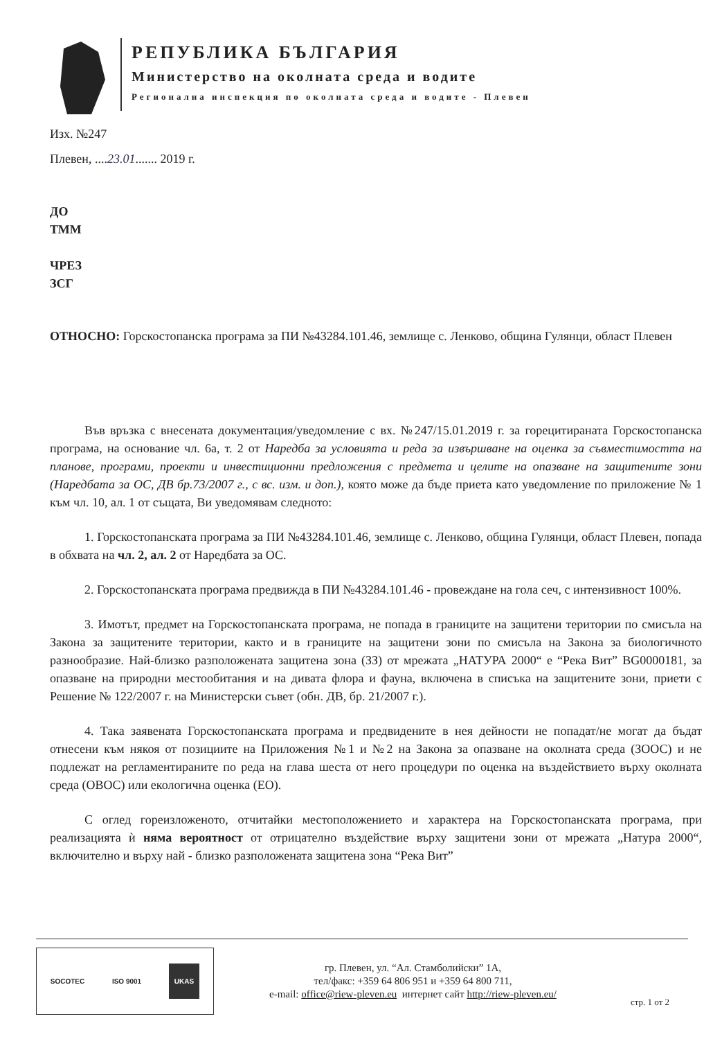РЕПУБЛИКА БЪЛГАРИЯ
Министерство на околната среда и водите
Регионална инспекция по околната среда и водите - Плевен
Изх. №247
Плевен, ....23.01....... 2019 г.
ДО
ТММ
ЧРЕЗ
ЗСГ
ОТНОСНО: Горскостопанска програма за ПИ №43284.101.46, землище с. Ленково, община Гулянци, област Плевен
Във връзка с внесената документация/уведомление с вх. №247/15.01.2019 г. за горецитираната Горскостопанска програма, на основание чл. 6а, т. 2 от Наредба за условията и реда за извършване на оценка за съвместимостта на планове, програми, проекти и инвестиционни предложения с предмета и целите на опазване на защитените зони (Наредбата за ОС, ДВ бр.73/2007 г., с вс. изм. и доп.), която може да бъде приета като уведомление по приложение № 1 към чл. 10, ал. 1 от същата, Ви уведомявам следното:
1. Горскостопанската програма за ПИ №43284.101.46, землище с. Ленково, община Гулянци, област Плевен, попада в обхвата на чл. 2, ал. 2 от Наредбата за ОС.
2. Горскостопанската програма предвижда в ПИ №43284.101.46 - провеждане на гола сеч, с интензивност 100%.
3. Имотът, предмет на Горскостопанската програма, не попада в границите на защитени територии по смисъла на Закона за защитените територии, както и в границите на защитени зони по смисъла на Закона за биологичното разнообразие. Най-близко разположената защитена зона (ЗЗ) от мрежата „НАТУРА 2000“ е “Река Вит” BG0000181, за опазване на природни местообитания и на дивата флора и фауна, включена в списъка на защитените зони, приети с Решение № 122/2007 г. на Министерски съвет (обн. ДВ, бр. 21/2007 г.).
4. Така заявената Горскостопанската програма и предвидените в нея дейности не попадат/не могат да бъдат отнесени към някоя от позициите на Приложения №1 и №2 на Закона за опазване на околната среда (ЗООС) и не подлежат на регламентираните по реда на глава шеста от него процедури по оценка на въздействието върху околната среда (ОВОС) или екологична оценка (ЕО).
С оглед гореизложеното, отчитайки местоположението и характера на Горскостопанската програма, при реализацията ѝ няма вероятност от отрицателно въздействие върху защитени зони от мрежата „Натура 2000“, включително и върху най - близко разположената защитена зона “Река Вит”
SOCOTEC ISO 9001 UKAS
гр. Плевен, ул. “Ал. Стамболийски” 1А,
тел/факс: +359 64 806 951 и +359 64 800 711,
e-mail: office@riew-pleven.eu интернет сайт http://riew-pleven.eu/
стр. 1 от 2